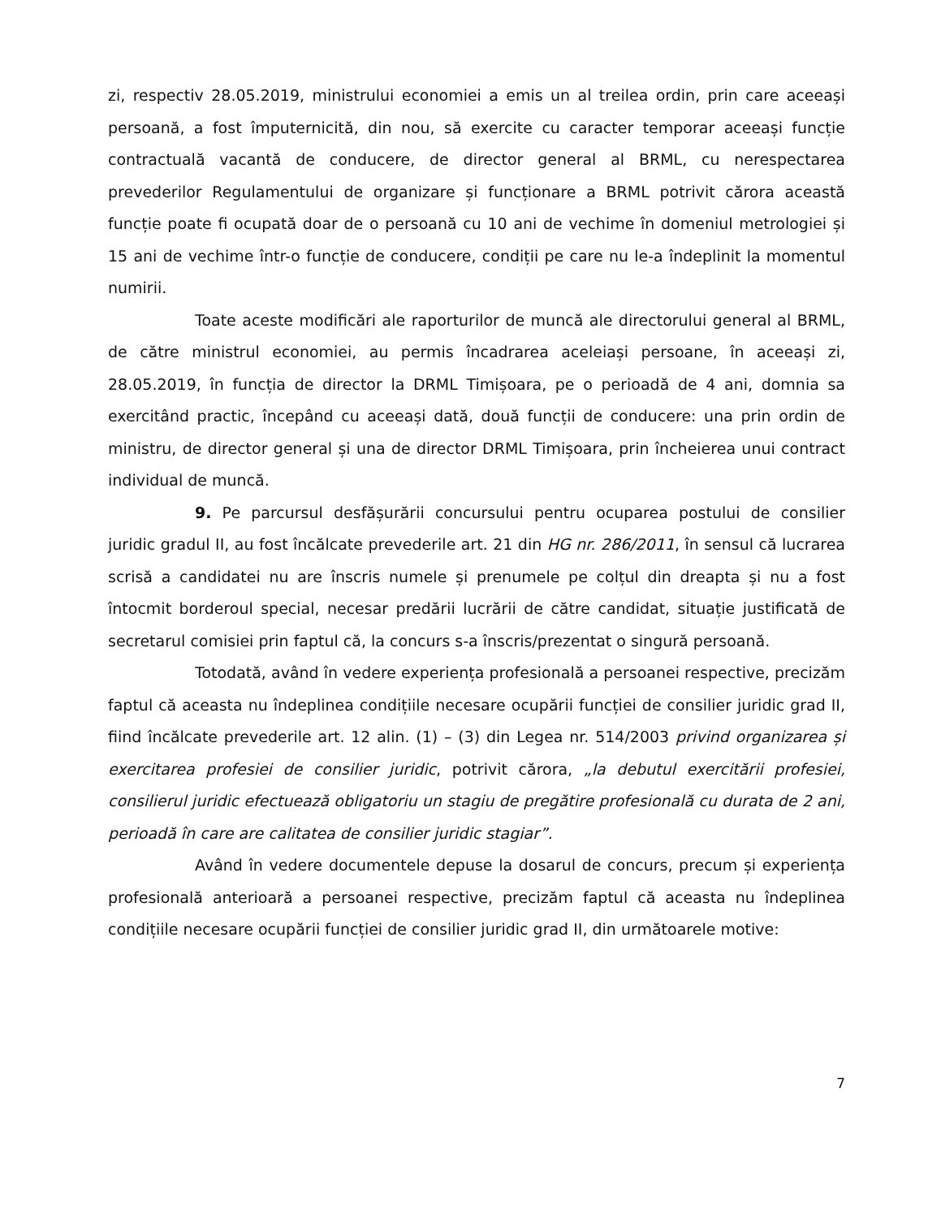zi, respectiv 28.05.2019, ministrului economiei a emis un al treilea ordin, prin care aceeași persoană, a fost împuternicită, din nou, să exercite cu caracter temporar aceeași funcție contractuală vacantă de conducere, de director general al BRML, cu nerespectarea prevederilor Regulamentului de organizare și funcționare a BRML potrivit cărora această funcție poate fi ocupată doar de o persoană cu 10 ani de vechime în domeniul metrologiei și 15 ani de vechime într-o funcție de conducere, condiții pe care nu le-a îndeplinit la momentul numirii.
Toate aceste modificări ale raporturilor de muncă ale directorului general al BRML, de către ministrul economiei, au permis încadrarea aceleiași persoane, în aceeași zi, 28.05.2019, în funcția de director la DRML Timișoara, pe o perioadă de 4 ani, domnia sa exercitând practic, începând cu aceeași dată, două funcții de conducere: una prin ordin de ministru, de director general și una de director DRML Timișoara, prin încheierea unui contract individual de muncă.
9. Pe parcursul desfășurării concursului pentru ocuparea postului de consilier juridic gradul II, au fost încălcate prevederile art. 21 din HG nr. 286/2011, în sensul că lucrarea scrisă a candidatei nu are înscris numele și prenumele pe colțul din dreapta și nu a fost întocmit borderoul special, necesar predării lucrării de către candidat, situație justificată de secretarul comisiei prin faptul că, la concurs s-a înscris/prezentat o singură persoană.
Totodată, având în vedere experiența profesională a persoanei respective, precizăm faptul că aceasta nu îndeplinea condițiile necesare ocupării funcției de consilier juridic grad II, fiind încălcate prevederile art. 12 alin. (1) – (3) din Legea nr. 514/2003 privind organizarea și exercitarea profesiei de consilier juridic, potrivit cărora, „la debutul exercitării profesiei, consilierul juridic efectuează obligatoriu un stagiu de pregătire profesională cu durata de 2 ani, perioadă în care are calitatea de consilier juridic stagiar”.
Având în vedere documentele depuse la dosarul de concurs, precum și experiența profesională anterioară a persoanei respective, precizăm faptul că aceasta nu îndeplinea condițiile necesare ocupării funcției de consilier juridic grad II, din următoarele motive:
7